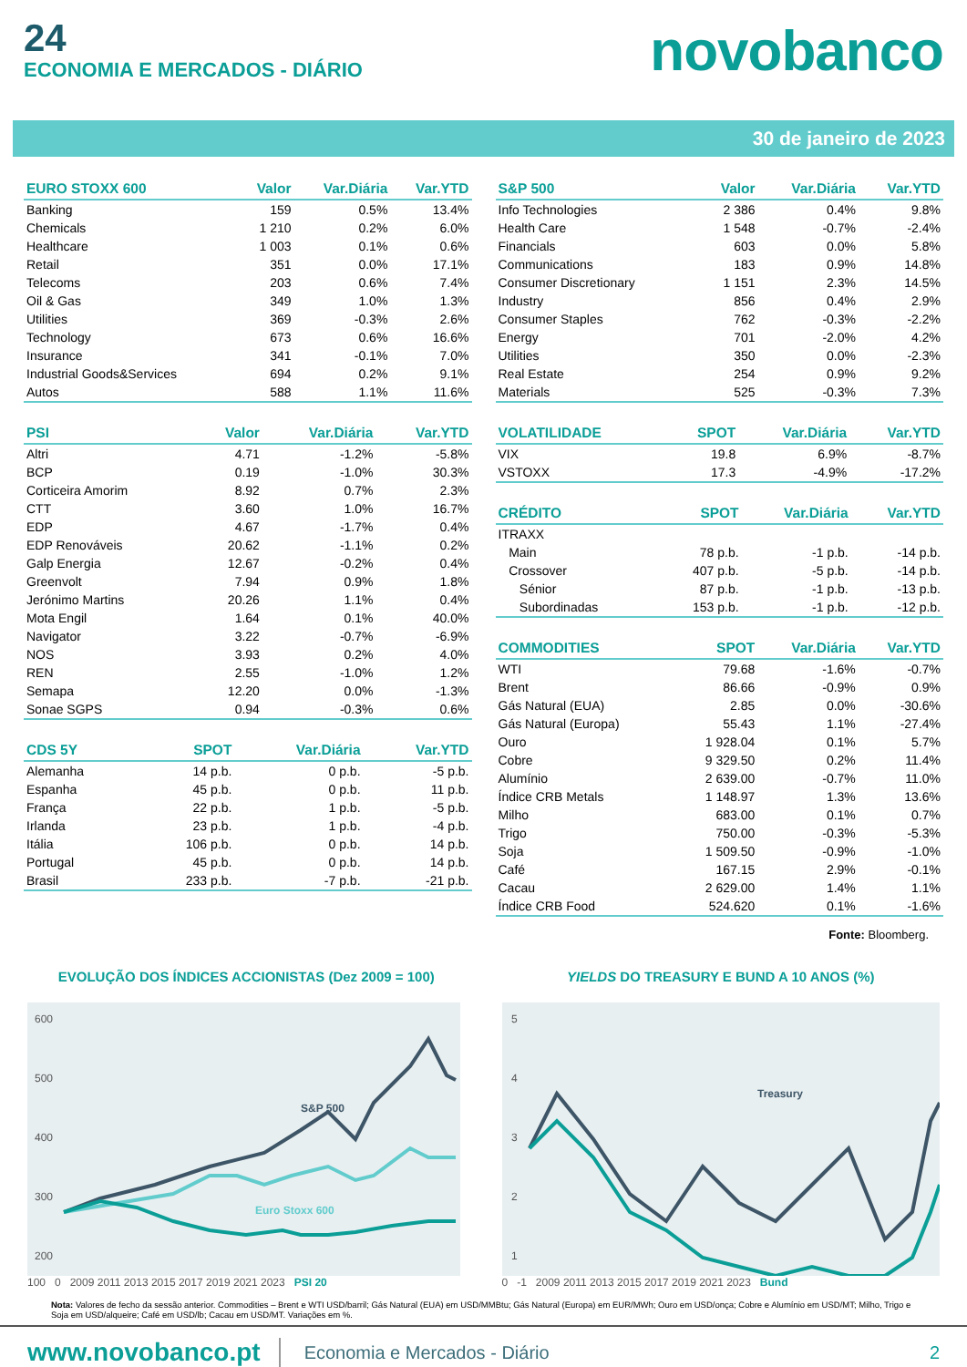24
ECONOMIA E MERCADOS - DIÁRIO
novobanco
30 de janeiro de 2023
| EURO STOXX 600 | Valor | Var.Diária | Var.YTD |
| --- | --- | --- | --- |
| Banking | 159 | 0.5% | 13.4% |
| Chemicals | 1 210 | 0.2% | 6.0% |
| Healthcare | 1 003 | 0.1% | 0.6% |
| Retail | 351 | 0.0% | 17.1% |
| Telecoms | 203 | 0.6% | 7.4% |
| Oil & Gas | 349 | 1.0% | 1.3% |
| Utilities | 369 | -0.3% | 2.6% |
| Technology | 673 | 0.6% | 16.6% |
| Insurance | 341 | -0.1% | 7.0% |
| Industrial Goods&Services | 694 | 0.2% | 9.1% |
| Autos | 588 | 1.1% | 11.6% |
| PSI | Valor | Var.Diária | Var.YTD |
| --- | --- | --- | --- |
| Altri | 4.71 | -1.2% | -5.8% |
| BCP | 0.19 | -1.0% | 30.3% |
| Corticeira Amorim | 8.92 | 0.7% | 2.3% |
| CTT | 3.60 | 1.0% | 16.7% |
| EDP | 4.67 | -1.7% | 0.4% |
| EDP Renováveis | 20.62 | -1.1% | 0.2% |
| Galp Energia | 12.67 | -0.2% | 0.4% |
| Greenvolt | 7.94 | 0.9% | 1.8% |
| Jerónimo Martins | 20.26 | 1.1% | 0.4% |
| Mota Engil | 1.64 | 0.1% | 40.0% |
| Navigator | 3.22 | -0.7% | -6.9% |
| NOS | 3.93 | 0.2% | 4.0% |
| REN | 2.55 | -1.0% | 1.2% |
| Semapa | 12.20 | 0.0% | -1.3% |
| Sonae SGPS | 0.94 | -0.3% | 0.6% |
| CDS 5Y | SPOT | Var.Diária | Var.YTD |
| --- | --- | --- | --- |
| Alemanha | 14 p.b. | 0 p.b. | -5 p.b. |
| Espanha | 45 p.b. | 0 p.b. | 11 p.b. |
| França | 22 p.b. | 1 p.b. | -5 p.b. |
| Irlanda | 23 p.b. | 1 p.b. | -4 p.b. |
| Itália | 106 p.b. | 0 p.b. | 14 p.b. |
| Portugal | 45 p.b. | 0 p.b. | 14 p.b. |
| Brasil | 233 p.b. | -7 p.b. | -21 p.b. |
| S&P 500 | Valor | Var.Diária | Var.YTD |
| --- | --- | --- | --- |
| Info Technologies | 2 386 | 0.4% | 9.8% |
| Health Care | 1 548 | -0.7% | -2.4% |
| Financials | 603 | 0.0% | 5.8% |
| Communications | 183 | 0.9% | 14.8% |
| Consumer Discretionary | 1 151 | 2.3% | 14.5% |
| Industry | 856 | 0.4% | 2.9% |
| Consumer Staples | 762 | -0.3% | -2.2% |
| Energy | 701 | -2.0% | 4.2% |
| Utilities | 350 | 0.0% | -2.3% |
| Real Estate | 254 | 0.9% | 9.2% |
| Materials | 525 | -0.3% | 7.3% |
| VOLATILIDADE | SPOT | Var.Diária | Var.YTD |
| --- | --- | --- | --- |
| VIX | 19.8 | 6.9% | -8.7% |
| VSTOXX | 17.3 | -4.9% | -17.2% |
| CRÉDITO | SPOT | Var.Diária | Var.YTD |
| --- | --- | --- | --- |
| ITRAXX | | | |
| Main | 78 p.b. | -1 p.b. | -14 p.b. |
| Crossover | 407 p.b. | -5 p.b. | -14 p.b. |
| Sénior | 87 p.b. | -1 p.b. | -13 p.b. |
| Subordinadas | 153 p.b. | -1 p.b. | -12 p.b. |
| COMMODITIES | SPOT | Var.Diária | Var.YTD |
| --- | --- | --- | --- |
| WTI | 79.68 | -1.6% | -0.7% |
| Brent | 86.66 | -0.9% | 0.9% |
| Gás Natural (EUA) | 2.85 | 0.0% | -30.6% |
| Gás Natural (Europa) | 55.43 | 1.1% | -27.4% |
| Ouro | 1 928.04 | 0.1% | 5.7% |
| Cobre | 9 329.50 | 0.2% | 11.4% |
| Alumínio | 2 639.00 | -0.7% | 11.0% |
| Índice CRB Metals | 1 148.97 | 1.3% | 13.6% |
| Milho | 683.00 | 0.1% | 0.7% |
| Trigo | 750.00 | -0.3% | -5.3% |
| Soja | 1 509.50 | -0.9% | -1.0% |
| Café | 167.15 | 2.9% | -0.1% |
| Cacau | 2 629.00 | 1.4% | 1.1% |
| Índice CRB Food | 524.620 | 0.1% | -1.6% |
Fonte: Bloomberg.
EVOLUÇÃO DOS ÍNDICES ACCIONISTAS (Dez 2009 = 100)
600
500
400
300
200
S&P 500
Euro Stoxx 600
100 0 2009 2011 2013 2015 2017 2019 2021 2023 PSI 20
YIELDS DO TREASURY E BUND A 10 ANOS (%)
5
4
3
2
1
Treasury
0 -1 2009 2011 2013 2015 2017 2019 2021 2023 Bund
Nota: Valores de fecho da sessão anterior. Commodities – Brent e WTI USD/barril; Gás Natural (EUA) em USD/MMBtu; Gás Natural (Europa) em EUR/MWh; Ouro em USD/onça; Cobre e Alumínio em USD/MT; Milho, Trigo e Soja em USD/alqueire; Café em USD/lb; Cacau em USD/MT. Variações em %.
www.novobanco.pt Economia e Mercados - Diário 2